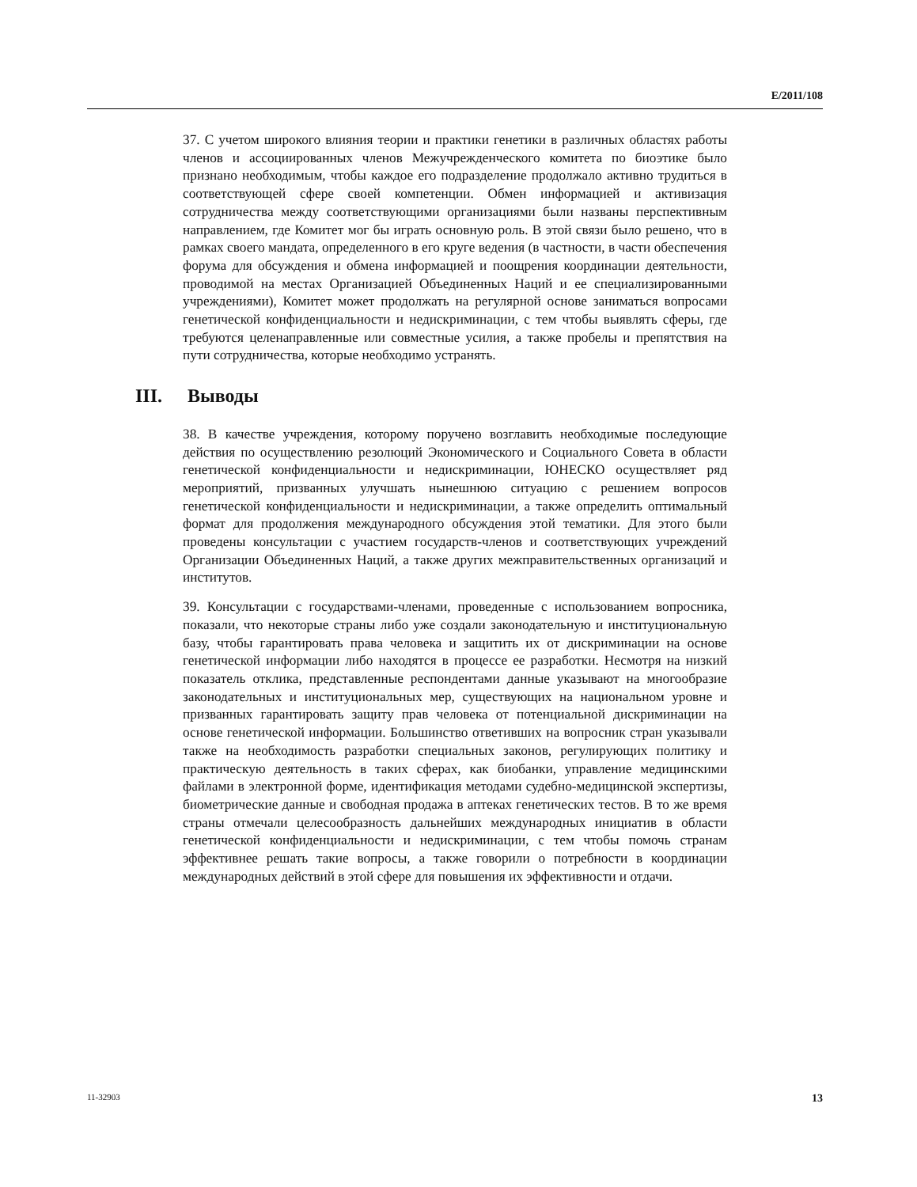E/2011/108
37. С учетом широкого влияния теории и практики генетики в различных областях работы членов и ассоциированных членов Межучрежденческого комитета по биоэтике было признано необходимым, чтобы каждое его подразделение продолжало активно трудиться в соответствующей сфере своей компетенции. Обмен информацией и активизация сотрудничества между соответствующими организациями были названы перспективным направлением, где Комитет мог бы играть основную роль. В этой связи было решено, что в рамках своего мандата, определенного в его круге ведения (в частности, в части обеспечения форума для обсуждения и обмена информацией и поощрения координации деятельности, проводимой на местах Организацией Объединенных Наций и ее специализированными учреждениями), Комитет может продолжать на регулярной основе заниматься вопросами генетической конфиденциальности и недискриминации, с тем чтобы выявлять сферы, где требуются целенаправленные или совместные усилия, а также пробелы и препятствия на пути сотрудничества, которые необходимо устранять.
III. Выводы
38. В качестве учреждения, которому поручено возглавить необходимые последующие действия по осуществлению резолюций Экономического и Социального Совета в области генетической конфиденциальности и недискриминации, ЮНЕСКО осуществляет ряд мероприятий, призванных улучшать нынешнюю ситуацию с решением вопросов генетической конфиденциальности и недискриминации, а также определить оптимальный формат для продолжения международного обсуждения этой тематики. Для этого были проведены консультации с участием государств-членов и соответствующих учреждений Организации Объединенных Наций, а также других межправительственных организаций и институтов.
39. Консультации с государствами-членами, проведенные с использованием вопросника, показали, что некоторые страны либо уже создали законодательную и институциональную базу, чтобы гарантировать права человека и защитить их от дискриминации на основе генетической информации либо находятся в процессе ее разработки. Несмотря на низкий показатель отклика, представленные респондентами данные указывают на многообразие законодательных и институциональных мер, существующих на национальном уровне и призванных гарантировать защиту прав человека от потенциальной дискриминации на основе генетической информации. Большинство ответивших на вопросник стран указывали также на необходимость разработки специальных законов, регулирующих политику и практическую деятельность в таких сферах, как биобанки, управление медицинскими файлами в электронной форме, идентификация методами судебно-медицинской экспертизы, биометрические данные и свободная продажа в аптеках генетических тестов. В то же время страны отмечали целесообразность дальнейших международных инициатив в области генетической конфиденциальности и недискриминации, с тем чтобы помочь странам эффективнее решать такие вопросы, а также говорили о потребности в координации международных действий в этой сфере для повышения их эффективности и отдачи.
11-32903 13